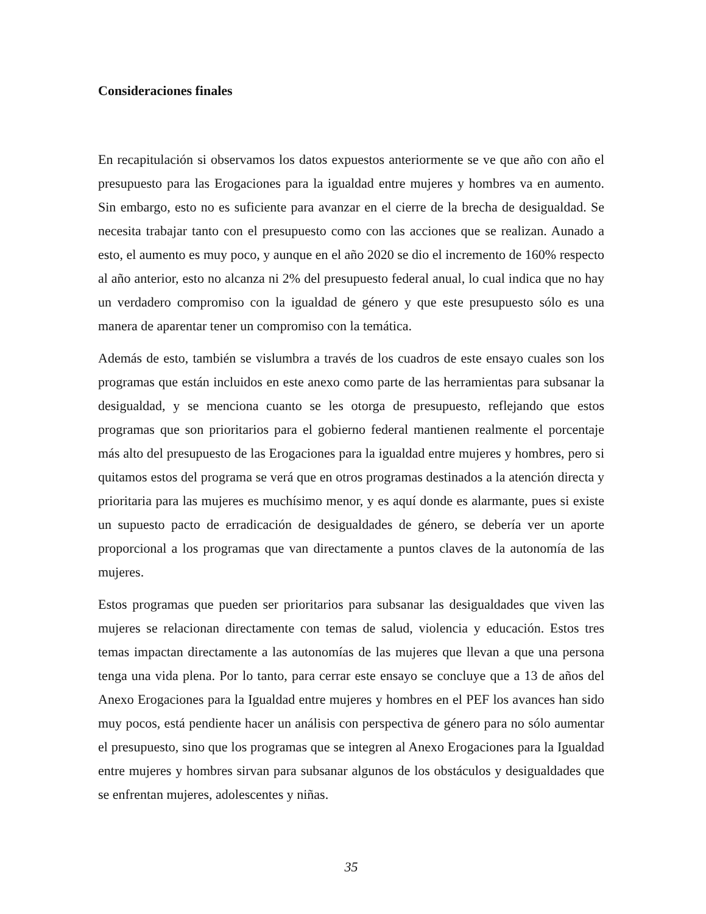Consideraciones finales
En recapitulación si observamos los datos expuestos anteriormente se ve que año con año el presupuesto para las Erogaciones para la igualdad entre mujeres y hombres va en aumento. Sin embargo, esto no es suficiente para avanzar en el cierre de la brecha de desigualdad. Se necesita trabajar tanto con el presupuesto como con las acciones que se realizan. Aunado a esto, el aumento es muy poco, y aunque en el año 2020 se dio el incremento de 160% respecto al año anterior, esto no alcanza ni 2% del presupuesto federal anual, lo cual indica que no hay un verdadero compromiso con la igualdad de género y que este presupuesto sólo es una manera de aparentar tener un compromiso con la temática.
Además de esto, también se vislumbra a través de los cuadros de este ensayo cuales son los programas que están incluidos en este anexo como parte de las herramientas para subsanar la desigualdad, y se menciona cuanto se les otorga de presupuesto, reflejando que estos programas que son prioritarios para el gobierno federal mantienen realmente el porcentaje más alto del presupuesto de las Erogaciones para la igualdad entre mujeres y hombres, pero si quitamos estos del programa se verá que en otros programas destinados a la atención directa y prioritaria para las mujeres es muchísimo menor, y es aquí donde es alarmante, pues si existe un supuesto pacto de erradicación de desigualdades de género, se debería ver un aporte proporcional a los programas que van directamente a puntos claves de la autonomía de las mujeres.
Estos programas que pueden ser prioritarios para subsanar las desigualdades que viven las mujeres se relacionan directamente con temas de salud, violencia y educación. Estos tres temas impactan directamente a las autonomías de las mujeres que llevan a que una persona tenga una vida plena. Por lo tanto, para cerrar este ensayo se concluye que a 13 de años del Anexo Erogaciones para la Igualdad entre mujeres y hombres en el PEF los avances han sido muy pocos, está pendiente hacer un análisis con perspectiva de género para no sólo aumentar el presupuesto, sino que los programas que se integren al Anexo Erogaciones para la Igualdad entre mujeres y hombres sirvan para subsanar algunos de los obstáculos y desigualdades que se enfrentan mujeres, adolescentes y niñas.
35